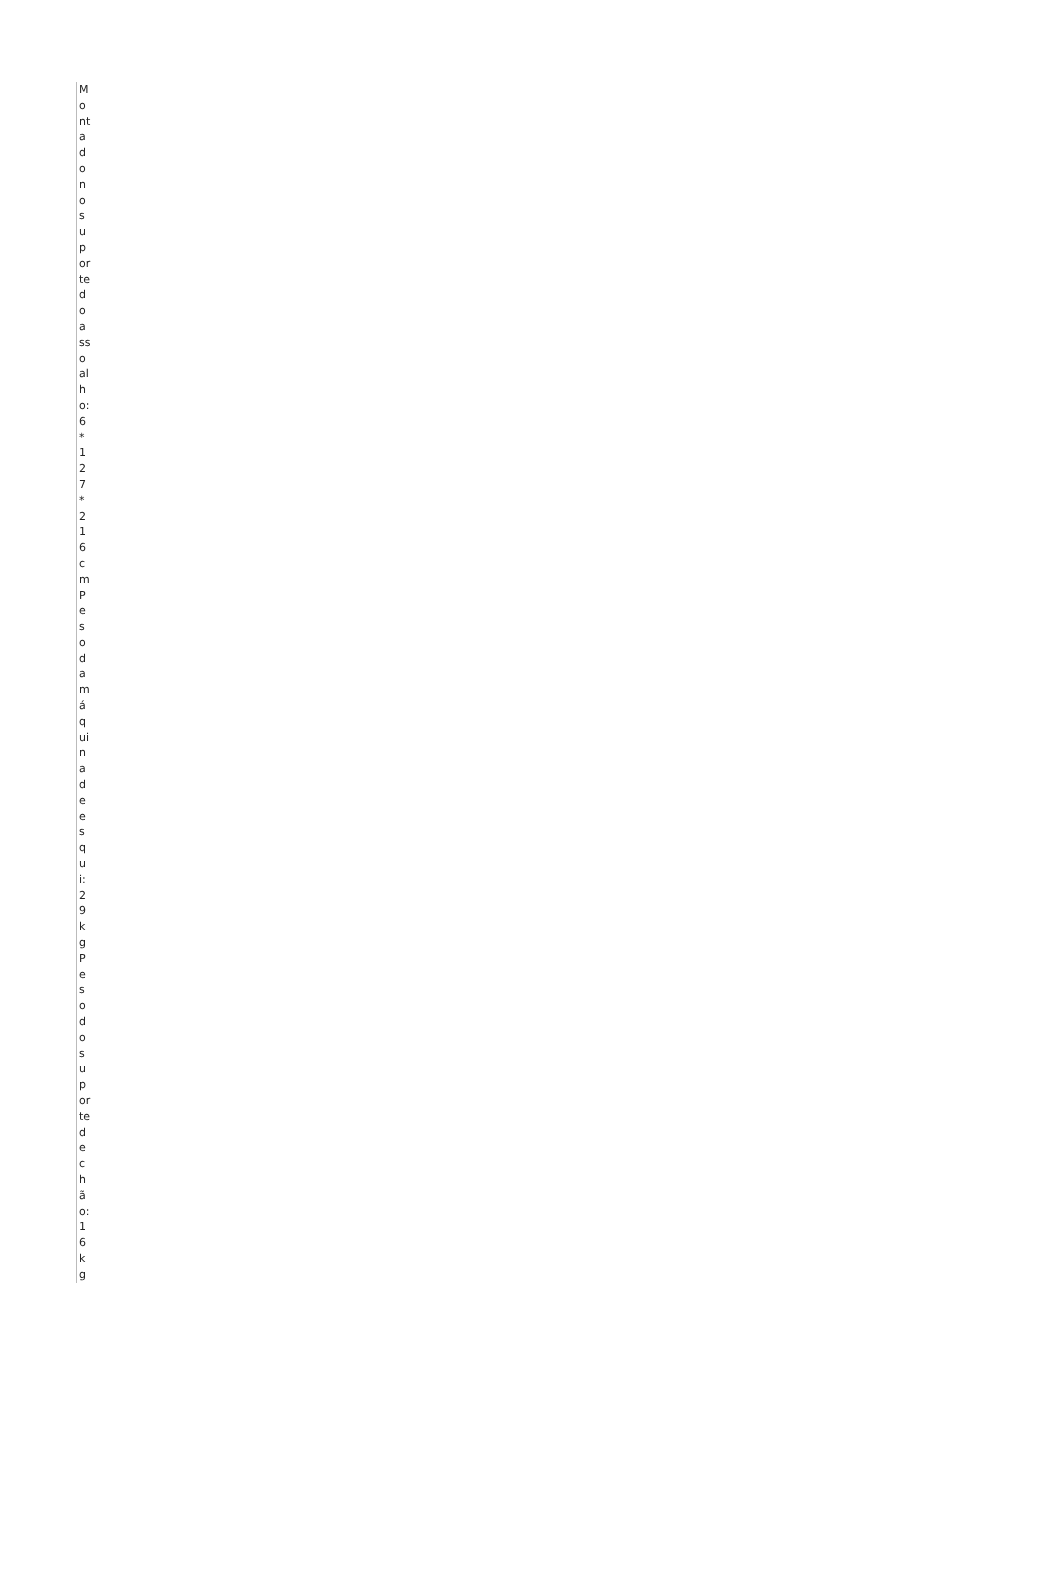Montado no suporte do assoalho: 6*127*216cm
Peso da máquina de esqui: 29kg
Peso do suporte de chão: 16kg